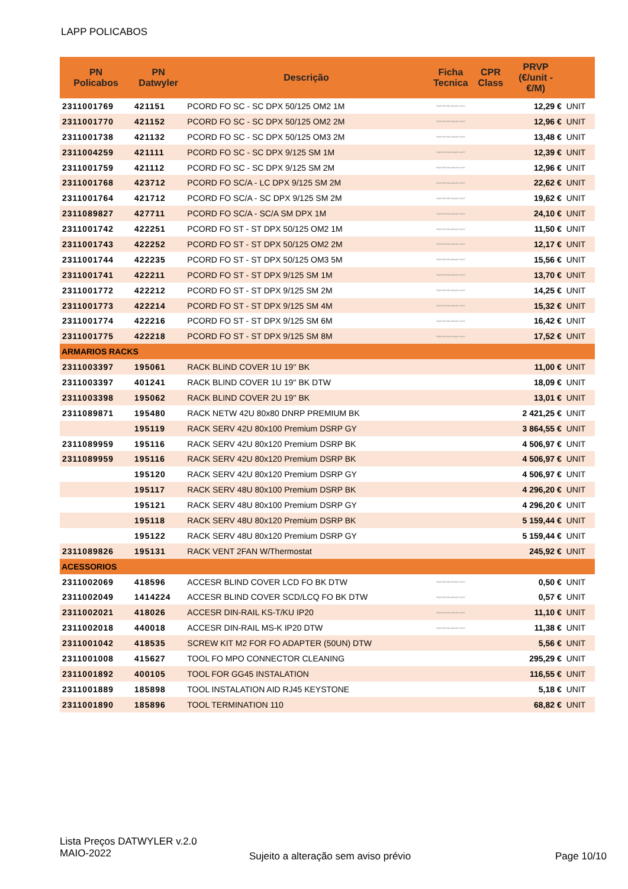LAPP POLICABOS
| PN Policabos | PN Datwyler | Descrição | Ficha Tecnica | CPR Class | PRVP (€/unit - €/M) | |
| --- | --- | --- | --- | --- | --- | --- |
| 2311001769 | 421151 | PCORD FO SC - SC DPX 50/125 OM2 1M | https://tienda.datwyler.com/ | | 12,29 € | UNIT |
| 2311001770 | 421152 | PCORD FO SC - SC DPX 50/125 OM2 2M | https://tienda.datwyler.com/ | | 12,96 € | UNIT |
| 2311001738 | 421132 | PCORD FO SC - SC DPX 50/125 OM3 2M | https://tienda.datwyler.com/ | | 13,48 € | UNIT |
| 2311004259 | 421111 | PCORD FO SC - SC DPX 9/125 SM 1M | https://tienda.datwyler.com/ | | 12,39 € | UNIT |
| 2311001759 | 421112 | PCORD FO SC - SC DPX 9/125 SM 2M | https://tienda.datwyler.com/ | | 12,96 € | UNIT |
| 2311001768 | 423712 | PCORD FO SC/A - LC DPX 9/125 SM 2M | https://tienda.datwyler.com/ | | 22,62 € | UNIT |
| 2311001764 | 421712 | PCORD FO SC/A - SC DPX 9/125 SM 2M | https://tienda.datwyler.com/ | | 19,62 € | UNIT |
| 2311089827 | 427711 | PCORD FO SC/A - SC/A SM DPX 1M | https://tienda.datwyler.com/ | | 24,10 € | UNIT |
| 2311001742 | 422251 | PCORD FO ST - ST DPX 50/125 OM2 1M | https://tienda.datwyler.com/ | | 11,50 € | UNIT |
| 2311001743 | 422252 | PCORD FO ST - ST DPX 50/125 OM2 2M | https://tienda.datwyler.com/ | | 12,17 € | UNIT |
| 2311001744 | 422235 | PCORD FO ST - ST DPX 50/125 OM3 5M | https://tienda.datwyler.com/ | | 15,56 € | UNIT |
| 2311001741 | 422211 | PCORD FO ST - ST DPX 9/125 SM 1M | https://tienda.datwyler.com/ | | 13,70 € | UNIT |
| 2311001772 | 422212 | PCORD FO ST - ST DPX 9/125 SM 2M | https://tienda.datwyler.com/ | | 14,25 € | UNIT |
| 2311001773 | 422214 | PCORD FO ST - ST DPX 9/125 SM 4M | https://tienda.datwyler.com/ | | 15,32 € | UNIT |
| 2311001774 | 422216 | PCORD FO ST - ST DPX 9/125 SM 6M | https://tienda.datwyler.com/ | | 16,42 € | UNIT |
| 2311001775 | 422218 | PCORD FO ST - ST DPX 9/125 SM 8M | https://tienda.datwyler.com/ | | 17,52 € | UNIT |
| ARMARIOS RACKS | | | | | | |
| 2311003397 | 195061 | RACK BLIND COVER 1U 19'' BK | . | | 11,00 € | UNIT |
| 2311003397 | 401241 | RACK BLIND COVER 1U 19'' BK DTW | . | | 18,09 € | UNIT |
| 2311003398 | 195062 | RACK BLIND COVER 2U 19'' BK | . | | 13,01 € | UNIT |
| 2311089871 | 195480 | RACK NETW 42U 80x80 DNRP PREMIUM BK | . | | 2 421,25 € | UNIT |
| | 195119 | RACK SERV 42U 80x100 Premium DSRP GY | | | 3 864,55 € | UNIT |
| 2311089959 | 195116 | RACK SERV 42U 80x120 Premium DSRP BK | . | | 4 506,97 € | UNIT |
| 2311089959 | 195116 | RACK SERV 42U 80x120 Premium DSRP BK | . | | 4 506,97 € | UNIT |
| | 195120 | RACK SERV 42U 80x120 Premium DSRP GY | | | 4 506,97 € | UNIT |
| | 195117 | RACK SERV 48U 80x100 Premium DSRP BK | | | 4 296,20 € | UNIT |
| | 195121 | RACK SERV 48U 80x100 Premium DSRP GY | | | 4 296,20 € | UNIT |
| | 195118 | RACK SERV 48U 80x120 Premium DSRP BK | | | 5 159,44 € | UNIT |
| | 195122 | RACK SERV 48U 80x120 Premium DSRP GY | | | 5 159,44 € | UNIT |
| 2311089826 | 195131 | RACK VENT 2FAN W/Thermostat | . | | 245,92 € | UNIT |
| ACESSORIOS | | | | | | |
| 2311002069 | 418596 | ACCESR BLIND COVER LCD FO BK DTW | https://tienda.datwyler.com/ | | 0,50 € | UNIT |
| 2311002049 | 1414224 | ACCESR BLIND COVER SCD/LCQ FO BK DTW | https://tienda.datwyler.com/ | | 0,57 € | UNIT |
| 2311002021 | 418026 | ACCESR DIN-RAIL KS-T/KU IP20 | https://tienda.datwyler.com/ | | 11,10 € | UNIT |
| 2311002018 | 440018 | ACCESR DIN-RAIL MS-K IP20 DTW | https://tienda.datwyler.com/ | | 11,38 € | UNIT |
| 2311001042 | 418535 | SCREW KIT M2 FOR FO ADAPTER (50UN) DTW | . | | 5,56 € | UNIT |
| 2311001008 | 415627 | TOOL FO MPO CONNECTOR CLEANING | . | | 295,29 € | UNIT |
| 2311001892 | 400105 | TOOL FOR GG45 INSTALATION | . | | 116,55 € | UNIT |
| 2311001889 | 185898 | TOOL INSTALATION AID RJ45 KEYSTONE | . | | 5,18 € | UNIT |
| 2311001890 | 185896 | TOOL TERMINATION 110 | . | | 68,82 € | UNIT |
Lista Preços DATWYLER v.2.0
MAIO-2022
Sujeito a alteração sem aviso prévio
Page 10/10